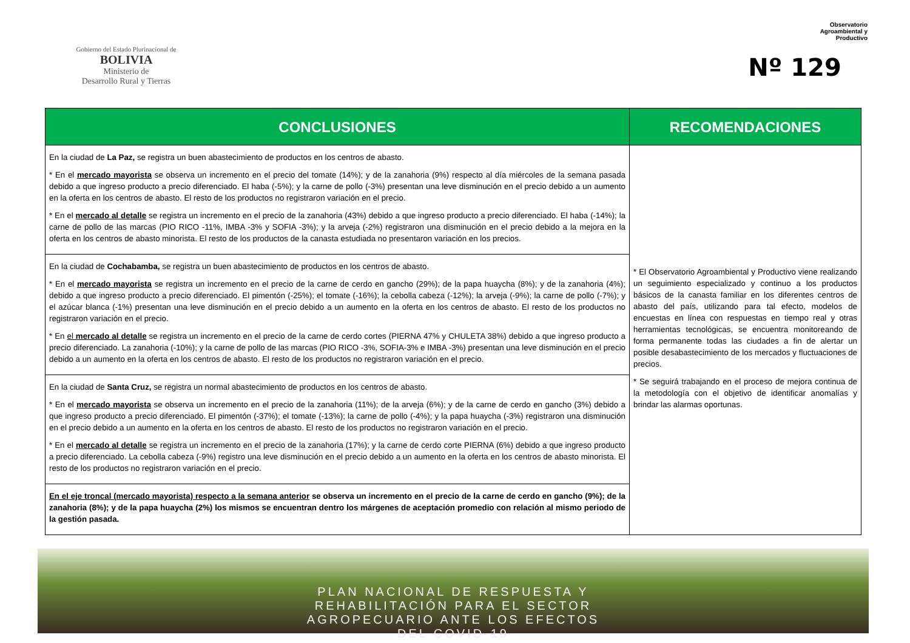Gobierno del Estado Plurinacional de
BOLIVIA
Ministerio de
Desarrollo Rural y Tierras
Observatorio
Agroambiental y
Productivo
Nº 129
| CONCLUSIONES | RECOMENDACIONES |
| --- | --- |
| En la ciudad de La Paz, se registra un buen abastecimiento de productos en los centros de abasto. * En el mercado mayorista se observa un incremento en el precio del tomate (14%); y de la zanahoria (9%) respecto al día miércoles de la semana pasada debido a que ingreso producto a precio diferenciado. El haba (-5%); y la carne de pollo (-3%) presentan una leve disminución en el precio debido a un aumento en la oferta en los centros de abasto. El resto de los productos no registraron variación en el precio. * En el mercado al detalle se registra un incremento en el precio de la zanahoria (43%) debido a que ingreso producto a precio diferenciado. El haba (-14%); la carne de pollo de las marcas (PIO RICO -11%, IMBA -3% y SOFIA -3%); y la arveja (-2%) registraron una disminución en el precio debido a la mejora en la oferta en los centros de abasto minorista. El resto de los productos de la canasta estudiada no presentaron variación en los precios. | * El Observatorio Agroambiental y Productivo viene realizando un seguimiento especializado y continuo a los productos básicos de la canasta familiar en los diferentes centros de abasto del país, utilizando para tal efecto, modelos de encuestas en línea con respuestas en tiempo real y otras herramientas tecnológicas, se encuentra monitoreando de forma permanente todas las ciudades a fin de alertar un posible desabastecimiento de los mercados y fluctuaciones de precios. * Se seguirá trabajando en el proceso de mejora continua de la metodología con el objetivo de identificar anomalías y brindar las alarmas oportunas. |
| En la ciudad de Cochabamba, se registra un buen abastecimiento de productos en los centros de abasto. * En el mercado mayorista se registra un incremento en el precio de la carne de cerdo en gancho (29%); de la papa huaycha (8%); y de la zanahoria (4%); debido a que ingreso producto a precio diferenciado. El pimentón (-25%); el tomate (-16%); la cebolla cabeza (-12%); la arveja (-9%); la carne de pollo (-7%); y el azúcar blanca (-1%) presentan una leve disminución en el precio debido a un aumento en la oferta en los centros de abasto. El resto de los productos no registraron variación en el precio. * En el mercado al detalle se registra un incremento en el precio de la carne de cerdo cortes (PIERNA 47% y CHULETA 38%) debido a que ingreso producto a precio diferenciado. La zanahoria (-10%); y la carne de pollo de las marcas (PIO RICO -3%, SOFIA-3% e IMBA -3%) presentan una leve disminución en el precio debido a un aumento en la oferta en los centros de abasto. El resto de los productos no registraron variación en el precio. | |
| En la ciudad de Santa Cruz, se registra un normal abastecimiento de productos en los centros de abasto. * En el mercado mayorista se observa un incremento en el precio de la zanahoria (11%); de la arveja (6%); y de la carne de cerdo en gancho (3%) debido a que ingreso producto a precio diferenciado. El pimentón (-37%); el tomate (-13%); la carne de pollo (-4%); y la papa huaycha (-3%) registraron una disminución en el precio debido a un aumento en la oferta en los centros de abasto. El resto de los productos no registraron variación en el precio. * En el mercado al detalle se registra un incremento en el precio de la zanahoria (17%); y la carne de cerdo corte PIERNA (6%) debido a que ingreso producto a precio diferenciado. La cebolla cabeza (-9%) registro una leve disminución en el precio debido a un aumento en la oferta en los centros de abasto minorista. El resto de los productos no registraron variación en el precio. | |
| En el eje troncal (mercado mayorista) respecto a la semana anterior se observa un incremento en el precio de la carne de cerdo en gancho (9%); de la zanahoria (8%); y de la papa huaycha (2%) los mismos se encuentran dentro los márgenes de aceptación promedio con relación al mismo periodo de la gestión pasada. | |
PLAN NACIONAL DE RESPUESTA Y
REHABILITACIÓN PARA EL SECTOR
AGROPECUARIO ANTE LOS EFECTOS
DEL COVID-19